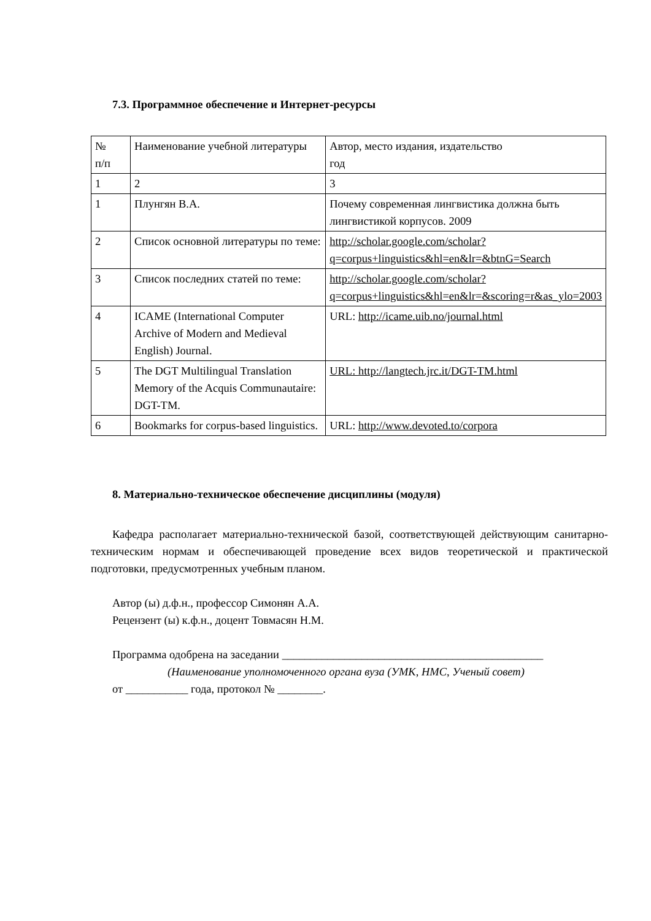7.3. Программное обеспечение и Интернет-ресурсы
| № п/п | Наименование учебной литературы | Автор, место издания, издательство год |
| 1 | 2 | 3 |
| 1 | Плунгян В.А. | Почему современная лингвистика должна быть лингвистикой корпусов. 2009 |
| 2 | Список основной литературы по теме: | http://scholar.google.com/scholar?q=corpus+linguistics&hl=en&lr=&btnG=Search |
| 3 | Список последних статей по теме: | http://scholar.google.com/scholar?q=corpus+linguistics&hl=en&lr=&scoring=r&as_ylo=2003 |
| 4 | ICAME (International Computer Archive of Modern and Medieval English) Journal. | URL: http://icame.uib.no/journal.html |
| 5 | The DGT Multilingual Translation Memory of the Acquis Communautaire: DGT-TM. | URL: http://langtech.jrc.it/DGT-TM.html |
| 6 | Bookmarks for corpus-based linguistics. | URL: http://www.devoted.to/corpora |
8. Материально-техническое обеспечение дисциплины (модуля)
Кафедра располагает материально-технической базой, соответствующей действующим санитарно-техническим нормам и обеспечивающей проведение всех видов теоретической и практической подготовки, предусмотренных учебным планом.
Автор (ы) д.ф.н., профессор Симонян А.А.
Рецензент (ы) к.ф.н., доцент Товмасян Н.М.
Программа одобрена на заседании ______________________________________________
(Наименование уполномоченного органа вуза (УМК, НМС, Ученый совет)
от ___________ года, протокол № ________.